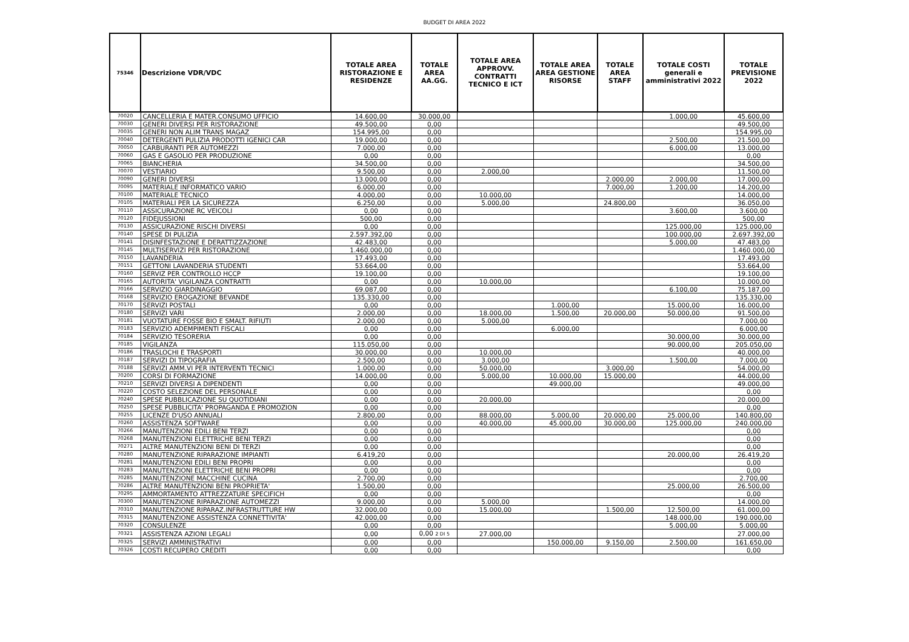BUDGET DI AREA 2022
| 75346 | Descrizione VDR/VDC | TOTALE AREA RISTORAZIONE E RESIDENZE | TOTALE AREA AA.GG. | TOTALE AREA APPROVV. CONTRATTI TECNICO E ICT | TOTALE AREA AREA GESTIONE RISORSE | TOTALE AREA STAFF | TOTALE COSTI generali e amministrativi 2022 | TOTALE PREVISIONE 2022 |
| --- | --- | --- | --- | --- | --- | --- | --- | --- |
| 70020 | CANCELLERIA E MATER.CONSUMO UFFICIO | 14.600,00 | 30.000,00 | | | | 1.000,00 | 45.600,00 |
| 70030 | GENERI DIVERSI PER RISTORAZIONE | 49.500,00 | 0,00 | | | | | 49.500,00 |
| 70035 | GENERI NON ALIM TRANS MAGAZ | 154.995,00 | 0,00 | | | | | 154.995,00 |
| 70040 | DETERGENTI PULIZIA PRODOTTI IGENICI CAR | 19.000,00 | 0,00 | | | | 2.500,00 | 21.500,00 |
| 70050 | CARBURANTI PER AUTOMEZZI | 7.000,00 | 0,00 | | | | 6.000,00 | 13.000,00 |
| 70060 | GAS E GASOLIO PER PRODUZIONE | 0,00 | 0,00 | | | | | 0,00 |
| 70065 | BIANCHERIA | 34.500,00 | 0,00 | | | | | 34.500,00 |
| 70070 | VESTIARIO | 9.500,00 | 0,00 | 2.000,00 | | | | 11.500,00 |
| 70090 | GENERI DIVERSI | 13.000,00 | 0,00 | | | 2.000,00 | 2.000,00 | 17.000,00 |
| 70095 | MATERIALE INFORMATICO VARIO | 6.000,00 | 0,00 | | | 7.000,00 | 1.200,00 | 14.200,00 |
| 70100 | MATERIALE TECNICO | 4.000,00 | 0,00 | 10.000,00 | | | | 14.000,00 |
| 70105 | MATERIALI PER LA SICUREZZA | 6.250,00 | 0,00 | 5.000,00 | | 24.800,00 | | 36.050,00 |
| 70110 | ASSICURAZIONE RC VEICOLI | 0,00 | 0,00 | | | | 3.600,00 | 3.600,00 |
| 70120 | FIDEJUSSIONI | 500,00 | 0,00 | | | | | 500,00 |
| 70130 | ASSICURAZIONE RISCHI DIVERSI | 0,00 | 0,00 | | | | 125.000,00 | 125.000,00 |
| 70140 | SPESE DI PULIZIA | 2.597.392,00 | 0,00 | | | | 100.000,00 | 2.697.392,00 |
| 70141 | DISINFESTAZIONE E DERATTIZZAZIONE | 42.483,00 | 0,00 | | | | 5.000,00 | 47.483,00 |
| 70145 | MULTISERVIZI PER RISTORAZIONE | 1.460.000,00 | 0,00 | | | | | 1.460.000,00 |
| 70150 | LAVANDERIA | 17.493,00 | 0,00 | | | | | 17.493,00 |
| 70151 | GETTONI LAVANDERIA STUDENTI | 53.664,00 | 0,00 | | | | | 53.664,00 |
| 70160 | SERVIZ PER CONTROLLO HCCP | 19.100,00 | 0,00 | | | | | 19.100,00 |
| 70165 | AUTORITA' VIGILANZA CONTRATTI | 0,00 | 0,00 | 10.000,00 | | | | 10.000,00 |
| 70166 | SERVIZIO GIARDINAGGIO | 69.087,00 | 0,00 | | | | 6.100,00 | 75.187,00 |
| 70168 | SERVIZIO EROGAZIONE BEVANDE | 135.330,00 | 0,00 | | | | | 135.330,00 |
| 70170 | SERVIZI POSTALI | 0,00 | 0,00 | | 1.000,00 | | 15.000,00 | 16.000,00 |
| 70180 | SERVIZI VARI | 2.000,00 | 0,00 | 18.000,00 | 1.500,00 | 20.000,00 | 50.000,00 | 91.500,00 |
| 70181 | VUOTATURE FOSSE BIO E SMALT. RIFIUTI | 2.000,00 | 0,00 | 5.000,00 | | | | 7.000,00 |
| 70183 | SERVIZIO ADEMPIMENTI FISCALI | 0,00 | 0,00 | | 6.000,00 | | | 6.000,00 |
| 70184 | SERVIZIO TESORERIA | 0,00 | 0,00 | | | | 30.000,00 | 30.000,00 |
| 70185 | VIGILANZA | 115.050,00 | 0,00 | | | | 90.000,00 | 205.050,00 |
| 70186 | TRASLOCHI E TRASPORTI | 30.000,00 | 0,00 | 10.000,00 | | | | 40.000,00 |
| 70187 | SERVIZI DI TIPOGRAFIA | 2.500,00 | 0,00 | 3.000,00 | | | 1.500,00 | 7.000,00 |
| 70188 | SERVIZI AMM.VI PER INTERVENTI TECNICI | 1.000,00 | 0,00 | 50.000,00 | | 3.000,00 | | 54.000,00 |
| 70200 | CORSI DI FORMAZIONE | 14.000,00 | 0,00 | 5.000,00 | 10.000,00 | 15.000,00 | | 44.000,00 |
| 70210 | SERVIZI DIVERSI A DIPENDENTI | 0,00 | 0,00 | | 49.000,00 | | | 49.000,00 |
| 70220 | COSTO SELEZIONE DEL PERSONALE | 0,00 | 0,00 | | | | | 0,00 |
| 70240 | SPESE PUBBLICAZIONE SU QUOTIDIANI | 0,00 | 0,00 | 20.000,00 | | | | 20.000,00 |
| 70250 | SPESE PUBBLICITA' PROPAGANDA E PROMOZION | 0,00 | 0,00 | | | | | 0,00 |
| 70255 | LICENZE D'USO ANNUALI | 2.800,00 | 0,00 | 88.000,00 | 5.000,00 | 20.000,00 | 25.000,00 | 140.800,00 |
| 70260 | ASSISTENZA SOFTWARE | 0,00 | 0,00 | 40.000,00 | 45.000,00 | 30.000,00 | 125.000,00 | 240.000,00 |
| 70266 | MANUTENZIONI EDILI BENI TERZI | 0,00 | 0,00 | | | | | 0,00 |
| 70268 | MANUTENZIONI ELETTRICHE BENI TERZI | 0,00 | 0,00 | | | | | 0,00 |
| 70271 | ALTRE MANUTENZIONI BENI DI TERZI | 0,00 | 0,00 | | | | | 0,00 |
| 70280 | MANUTENZIONE RIPARAZIONE IMPIANTI | 6.419,20 | 0,00 | | | | 20.000,00 | 26.419,20 |
| 70281 | MANUTENZIONI EDILI BENI PROPRI | 0,00 | 0,00 | | | | | 0,00 |
| 70283 | MANUTENZIONI ELETTRICHE BENI PROPRI | 0,00 | 0,00 | | | | | 0,00 |
| 70285 | MANUTENZIONE MACCHINE CUCINA | 2.700,00 | 0,00 | | | | | 2.700,00 |
| 70286 | ALTRE MANUTENZIONI BENI PROPRIETA' | 1.500,00 | 0,00 | | | | 25.000,00 | 26.500,00 |
| 70295 | AMMORTAMENTO ATTREZZATURE SPECIFICH | 0,00 | 0,00 | | | | | 0,00 |
| 70300 | MANUTENZIONE RIPARAZIONE AUTOMEZZI | 9.000,00 | 0,00 | 5.000,00 | | | | 14.000,00 |
| 70310 | MANUTENZIONE RIPARAZ.INFRASTRUTTURE HW | 32.000,00 | 0,00 | 15.000,00 | | 1.500,00 | 12.500,00 | 61.000,00 |
| 70315 | MANUTENZIONE ASSISTENZA CONNETTIVITA' | 42.000,00 | 0,00 | | | | 148.000,00 | 190.000,00 |
| 70320 | CONSULENZE | 0,00 | 0,00 | | | | 5.000,00 | 5.000,00 |
| 70321 | ASSISTENZA AZIONI LEGALI | 0,00 | 0,00 2 DI 5 | 27.000,00 | | | | 27.000,00 |
| 70325 | SERVIZI AMMINISTRATIVI | 0,00 | 0,00 | | 150.000,00 | 9.150,00 | 2.500,00 | 161.650,00 |
| 70326 | COSTI RECUPERO CREDITI | 0,00 | 0,00 | | | | | 0,00 |